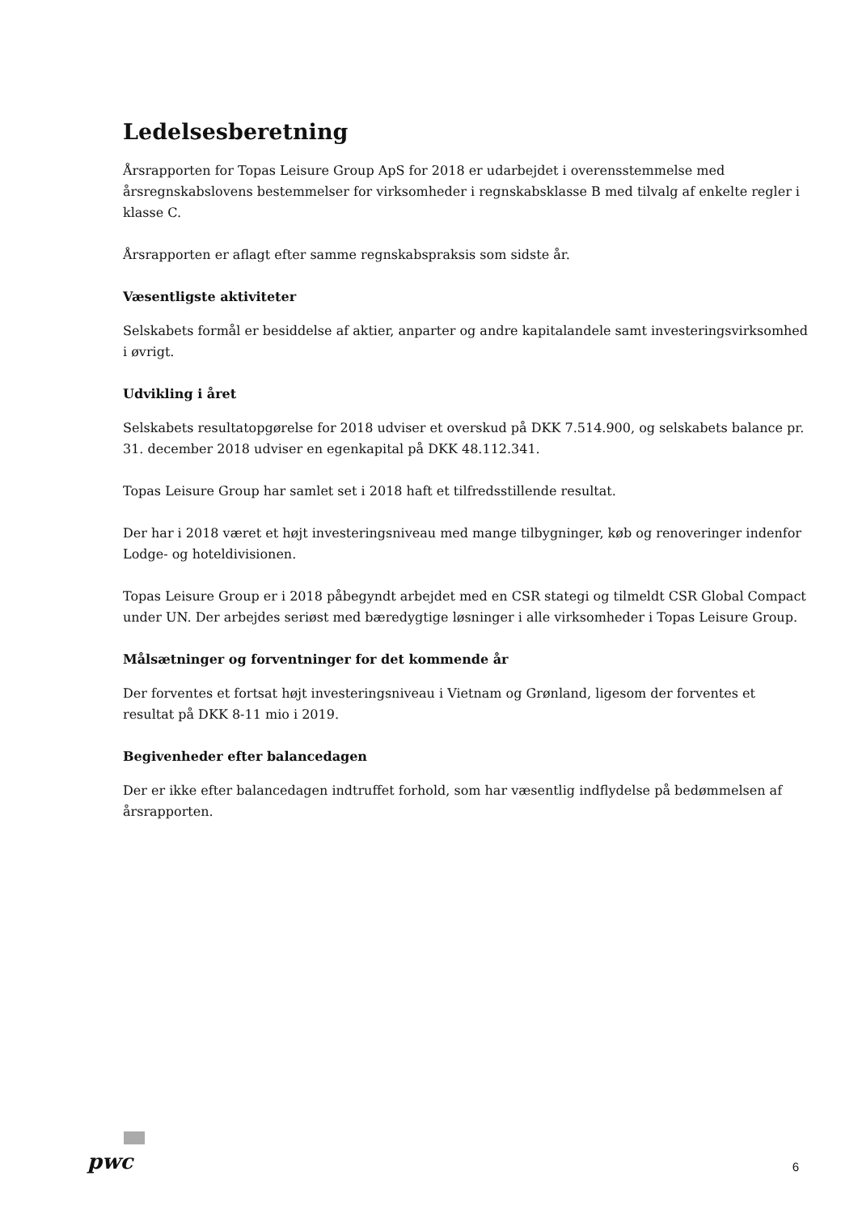Ledelsesberetning
Årsrapporten for Topas Leisure Group ApS for 2018 er udarbejdet i overensstemmelse med årsregnskabslovens bestemmelser for virksomheder i regnskabsklasse B med tilvalg af enkelte regler i klasse C.
Årsrapporten er aflagt efter samme regnskabspraksis som sidste år.
Væsentligste aktiviteter
Selskabets formål er besiddelse af aktier, anparter og andre kapitalandele samt investeringsvirksomhed i øvrigt.
Udvikling i året
Selskabets resultatopgørelse for 2018 udviser et overskud på DKK 7.514.900, og selskabets balance pr. 31. december 2018 udviser en egenkapital på DKK 48.112.341.
Topas Leisure Group har samlet set i 2018 haft et tilfredsstillende resultat.
Der har i 2018 været et højt investeringsniveau med mange tilbygninger, køb og renoveringer indenfor Lodge- og hoteldivisionen.
Topas Leisure Group er i 2018 påbegyndt arbejdet med en CSR stategi og tilmeldt CSR Global Compact under UN. Der arbejdes seriøst med bæredygtige løsninger i alle virksomheder i Topas Leisure Group.
Målsætninger og forventninger for det kommende år
Der forventes et fortsat højt investeringsniveau i Vietnam og Grønland, ligesom der forventes et resultat på DKK 8-11 mio i 2019.
Begivenheder efter balancedagen
Der er ikke efter balancedagen indtruffet forhold, som har væsentlig indflydelse på bedømmelsen af årsrapporten.
pwc 6